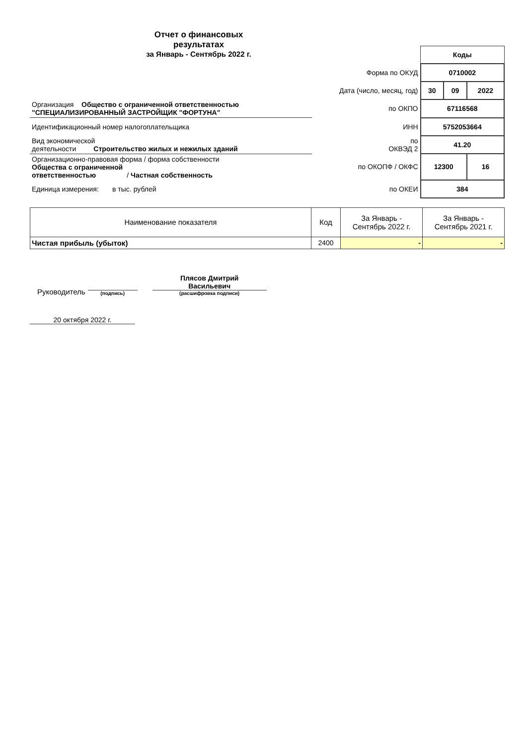Отчет о финансовых
результатах
за Январь - Сентябрь 2022 г.
| | | Коды | | |
| | Форма по ОКУД | 0710002 | | |
| | Дата (число, месяц, год) | 30 | 09 | 2022 |
| Организация Общество с ограниченной ответственностью "СПЕЦИАЛИЗИРОВАННЫЙ ЗАСТРОЙЩИК "ФОРТУНА" | по ОКПО | 67116568 | | |
| Идентификационный номер налогоплательщика | ИНН | 5752053664 | | |
| Вид экономической деятельности Строительство жилых и нежилых зданий | по ОКВЭД 2 | 41.20 | | |
| Организационно-правовая форма / форма собственности Общества с ограниченной ответственностью / Частная собственность | по ОКОПФ / ОКФС | 12300 | | 16 |
| Единица измерения: в тыс. рублей | по ОКЕИ | 384 | | |
| Наименование показателя | Код | За Январь - Сентябрь 2022 г. | За Январь - Сентябрь 2021 г. |
| --- | --- | --- | --- |
| Чистая прибыль (убыток) | 2400 | - | - |
Руководитель
(подпись)
Плясов Дмитрий
Васильевич
(расшифровка подписи)
20 октября 2022 г.